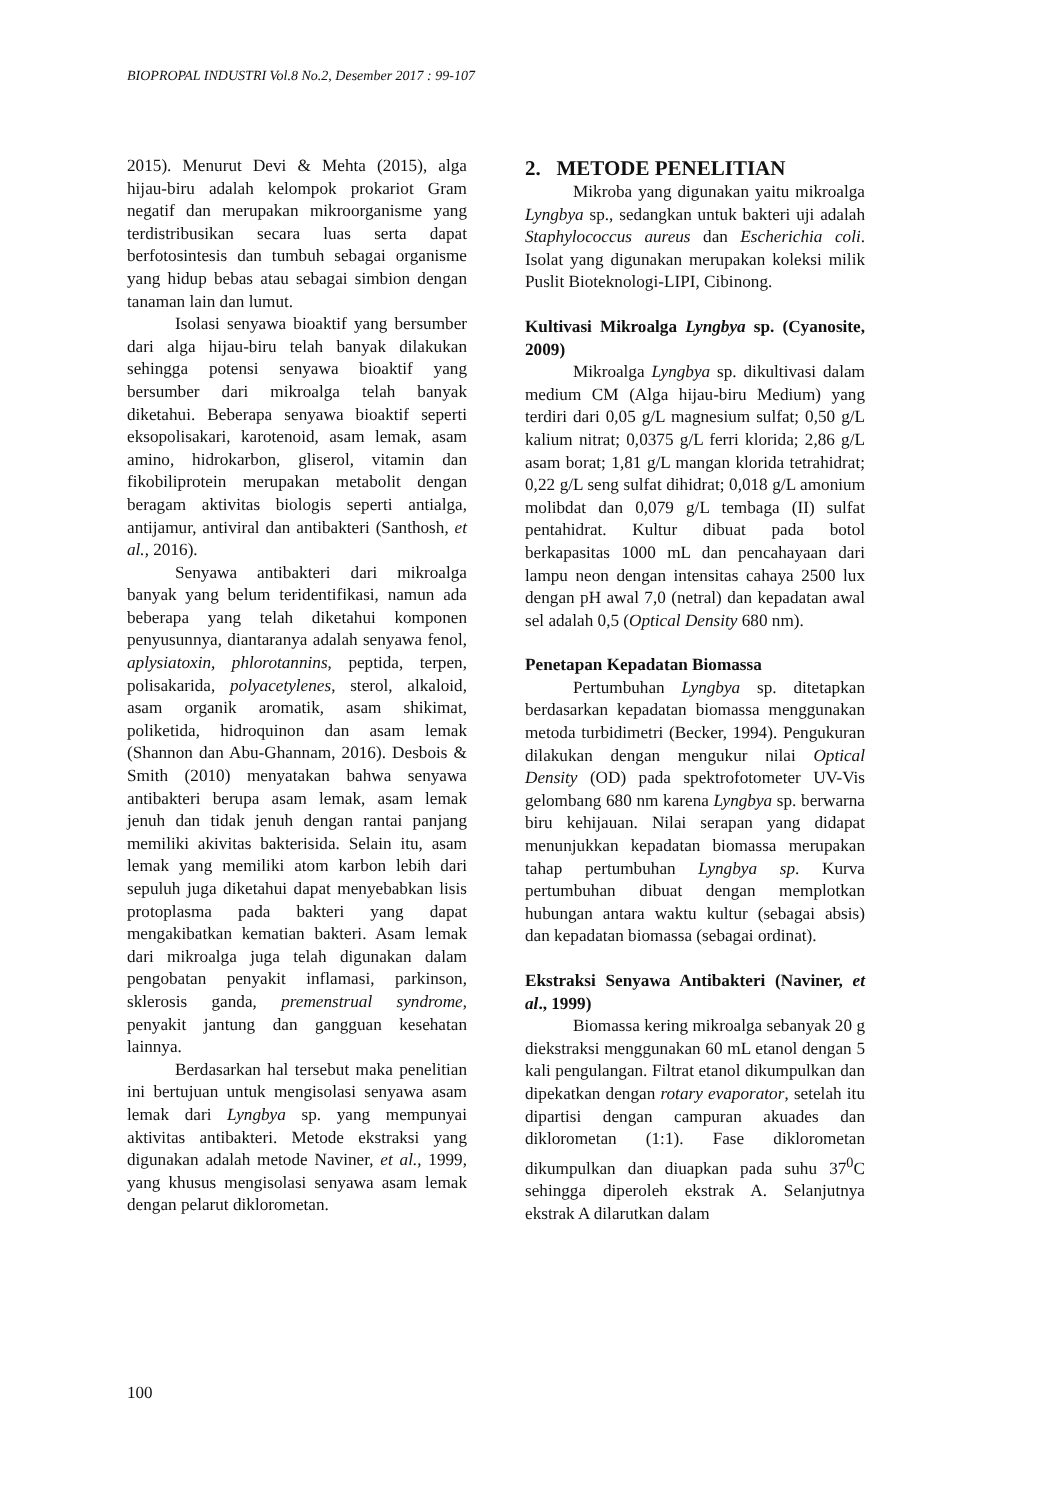BIOPROPAL INDUSTRI Vol.8 No.2, Desember 2017 : 99-107
2015). Menurut Devi & Mehta (2015), alga hijau-biru adalah kelompok prokariot Gram negatif dan merupakan mikroorganisme yang terdistribusikan secara luas serta dapat berfotosintesis dan tumbuh sebagai organisme yang hidup bebas atau sebagai simbion dengan tanaman lain dan lumut.
Isolasi senyawa bioaktif yang bersumber dari alga hijau-biru telah banyak dilakukan sehingga potensi senyawa bioaktif yang bersumber dari mikroalga telah banyak diketahui. Beberapa senyawa bioaktif seperti eksopolisakari, karotenoid, asam lemak, asam amino, hidrokarbon, gliserol, vitamin dan fikobiliprotein merupakan metabolit dengan beragam aktivitas biologis seperti antialga, antijamur, antiviral dan antibakteri (Santhosh, et al., 2016).
Senyawa antibakteri dari mikroalga banyak yang belum teridentifikasi, namun ada beberapa yang telah diketahui komponen penyusunnya, diantaranya adalah senyawa fenol, aplysiatoxin, phlorotannins, peptida, terpen, polisakarida, polyacetylenes, sterol, alkaloid, asam organik aromatik, asam shikimat, poliketida, hidroquinon dan asam lemak (Shannon dan Abu-Ghannam, 2016). Desbois & Smith (2010) menyatakan bahwa senyawa antibakteri berupa asam lemak, asam lemak jenuh dan tidak jenuh dengan rantai panjang memiliki akivitas bakterisida. Selain itu, asam lemak yang memiliki atom karbon lebih dari sepuluh juga diketahui dapat menyebabkan lisis protoplasma pada bakteri yang dapat mengakibatkan kematian bakteri. Asam lemak dari mikroalga juga telah digunakan dalam pengobatan penyakit inflamasi, parkinson, sklerosis ganda, premenstrual syndrome, penyakit jantung dan gangguan kesehatan lainnya.
Berdasarkan hal tersebut maka penelitian ini bertujuan untuk mengisolasi senyawa asam lemak dari Lyngbya sp. yang mempunyai aktivitas antibakteri. Metode ekstraksi yang digunakan adalah metode Naviner, et al., 1999, yang khusus mengisolasi senyawa asam lemak dengan pelarut diklorometan.
2. METODE PENELITIAN
Mikroba yang digunakan yaitu mikroalga Lyngbya sp., sedangkan untuk bakteri uji adalah Staphylococcus aureus dan Escherichia coli. Isolat yang digunakan merupakan koleksi milik Puslit Bioteknologi-LIPI, Cibinong.
Kultivasi Mikroalga Lyngbya sp. (Cyanosite, 2009)
Mikroalga Lyngbya sp. dikultivasi dalam medium CM (Alga hijau-biru Medium) yang terdiri dari 0,05 g/L magnesium sulfat; 0,50 g/L kalium nitrat; 0,0375 g/L ferri klorida; 2,86 g/L asam borat; 1,81 g/L mangan klorida tetrahidrat; 0,22 g/L seng sulfat dihidrat; 0,018 g/L amonium molibdat dan 0,079 g/L tembaga (II) sulfat pentahidrat. Kultur dibuat pada botol berkapasitas 1000 mL dan pencahayaan dari lampu neon dengan intensitas cahaya 2500 lux dengan pH awal 7,0 (netral) dan kepadatan awal sel adalah 0,5 (Optical Density 680 nm).
Penetapan Kepadatan Biomassa
Pertumbuhan Lyngbya sp. ditetapkan berdasarkan kepadatan biomassa menggunakan metoda turbidimetri (Becker, 1994). Pengukuran dilakukan dengan mengukur nilai Optical Density (OD) pada spektrofotometer UV-Vis gelombang 680 nm karena Lyngbya sp. berwarna biru kehijauan. Nilai serapan yang didapat menunjukkan kepadatan biomassa merupakan tahap pertumbuhan Lyngbya sp. Kurva pertumbuhan dibuat dengan memplotkan hubungan antara waktu kultur (sebagai absis) dan kepadatan biomassa (sebagai ordinat).
Ekstraksi Senyawa Antibakteri (Naviner, et al., 1999)
Biomassa kering mikroalga sebanyak 20 g diekstraksi menggunakan 60 mL etanol dengan 5 kali pengulangan. Filtrat etanol dikumpulkan dan dipekatkan dengan rotary evaporator, setelah itu dipartisi dengan campuran akuades dan diklorometan (1:1). Fase diklorometan dikumpulkan dan diuapkan pada suhu 37<sup>0</sup>C sehingga diperoleh ekstrak A. Selanjutnya ekstrak A dilarutkan dalam
100